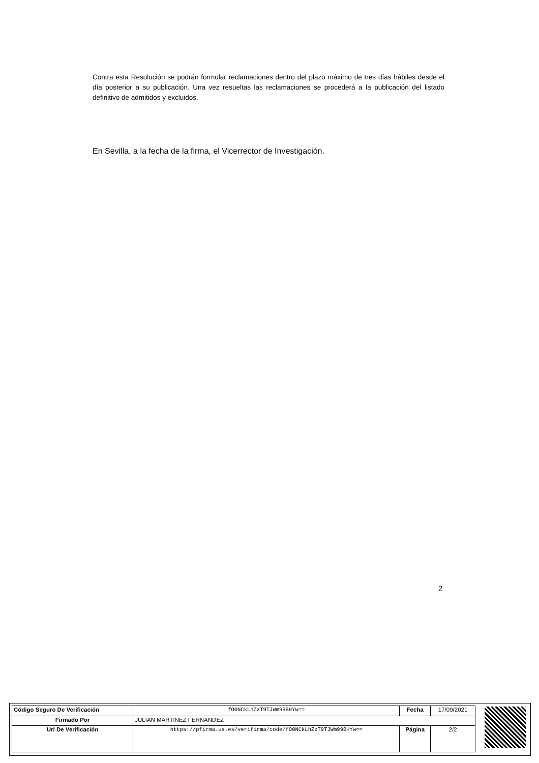Contra esta Resolución se podrán formular reclamaciones dentro del plazo máximo de tres días hábiles desde el día posterior a su publicación. Una vez resueltas las reclamaciones se procederá a la publicación del listado definitivo de admitidos y excluidos.
En Sevilla, a la fecha de la firma, el Vicerrector de Investigación.
2
| Código Seguro De Verificación | fO0NCkLhZzT9TJWm99BHYw== | Fecha | 17/09/2021 |
| Firmado Por | JULIAN MARTINEZ FERNANDEZ | | |
| Url De Verificación | https://pfirma.us.es/verifirma/code/fO0NCkLhZzT9TJWm99BHYw== | Página | 2/2 |